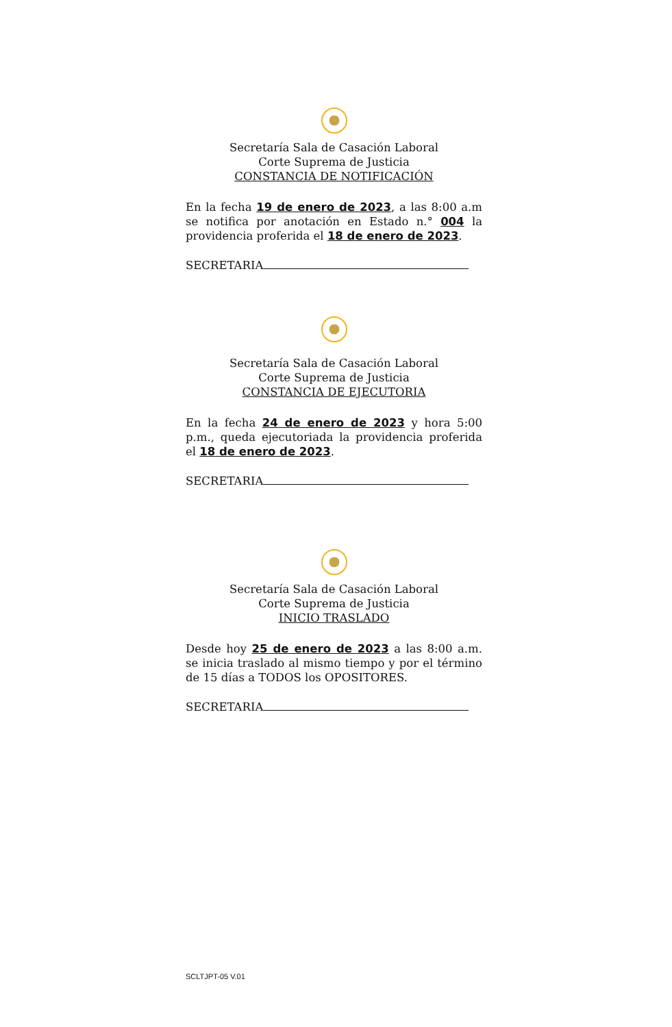Secretaría Sala de Casación Laboral
Corte Suprema de Justicia
CONSTANCIA DE NOTIFICACIÓN
En la fecha 19 de enero de 2023, a las 8:00 a.m se notifica por anotación en Estado n.° 004 la providencia proferida el 18 de enero de 2023.
SECRETARIA
Secretaría Sala de Casación Laboral
Corte Suprema de Justicia
CONSTANCIA DE EJECUTORIA
En la fecha 24 de enero de 2023 y hora 5:00 p.m., queda ejecutoriada la providencia proferida el 18 de enero de 2023.
SECRETARIA
Secretaría Sala de Casación Laboral
Corte Suprema de Justicia
INICIO TRASLADO
Desde hoy 25 de enero de 2023 a las 8:00 a.m. se inicia traslado al mismo tiempo y por el término de 15 días a TODOS los OPOSITORES.
SECRETARIA
SCLTJPT-05 V.01